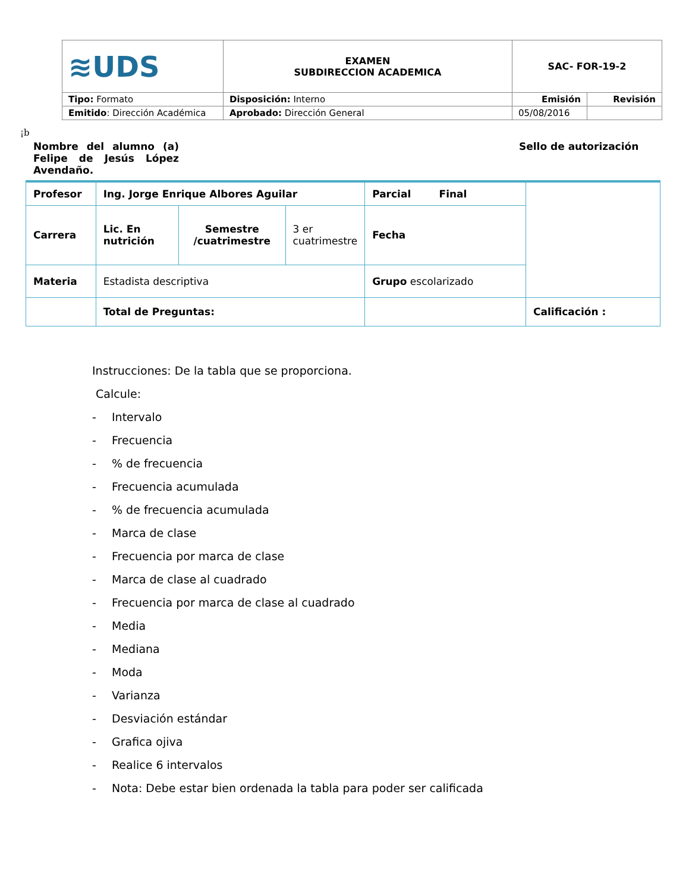| ≋UDS | EXAMEN SUBDIRECCION ACADEMICA | SAC- FOR-19-2 | |
| Tipo: Formato | Disposición: Interno | Emisión | Revisión |
| Emitido : Dirección Académica | Aprobado: Dirección General | 05/08/2016 | |
¡b
Nombre del alumno (a) Felipe de Jesús López Avendaño.
Sello de autorización
| Profesor | Ing. Jorge Enrique Albores Aguilar | | | Parcial Final | |
| Carrera | Lic. En nutrición | Semestre /cuatrimestre | 3 er cuatrimestre | Fecha | |
| Materia | Estadista descriptiva | | | Grupo escolarizado | |
| | Total de Preguntas: | | | | Calificación : |
Instrucciones: De la tabla que se proporciona.
Calcule:
- Intervalo
- Frecuencia
-% de frecuencia
- Frecuencia acumulada
-% de frecuencia acumulada
- Marca de clase
- Frecuencia por marca de clase
- Marca de clase al cuadrado
- Frecuencia por marca de clase al cuadrado
- Media
- Mediana
- Moda
- Varianza
- Desviación estándar
- Grafica ojiva
- Realice 6 intervalos
- Nota: Debe estar bien ordenada la tabla para poder ser calificada